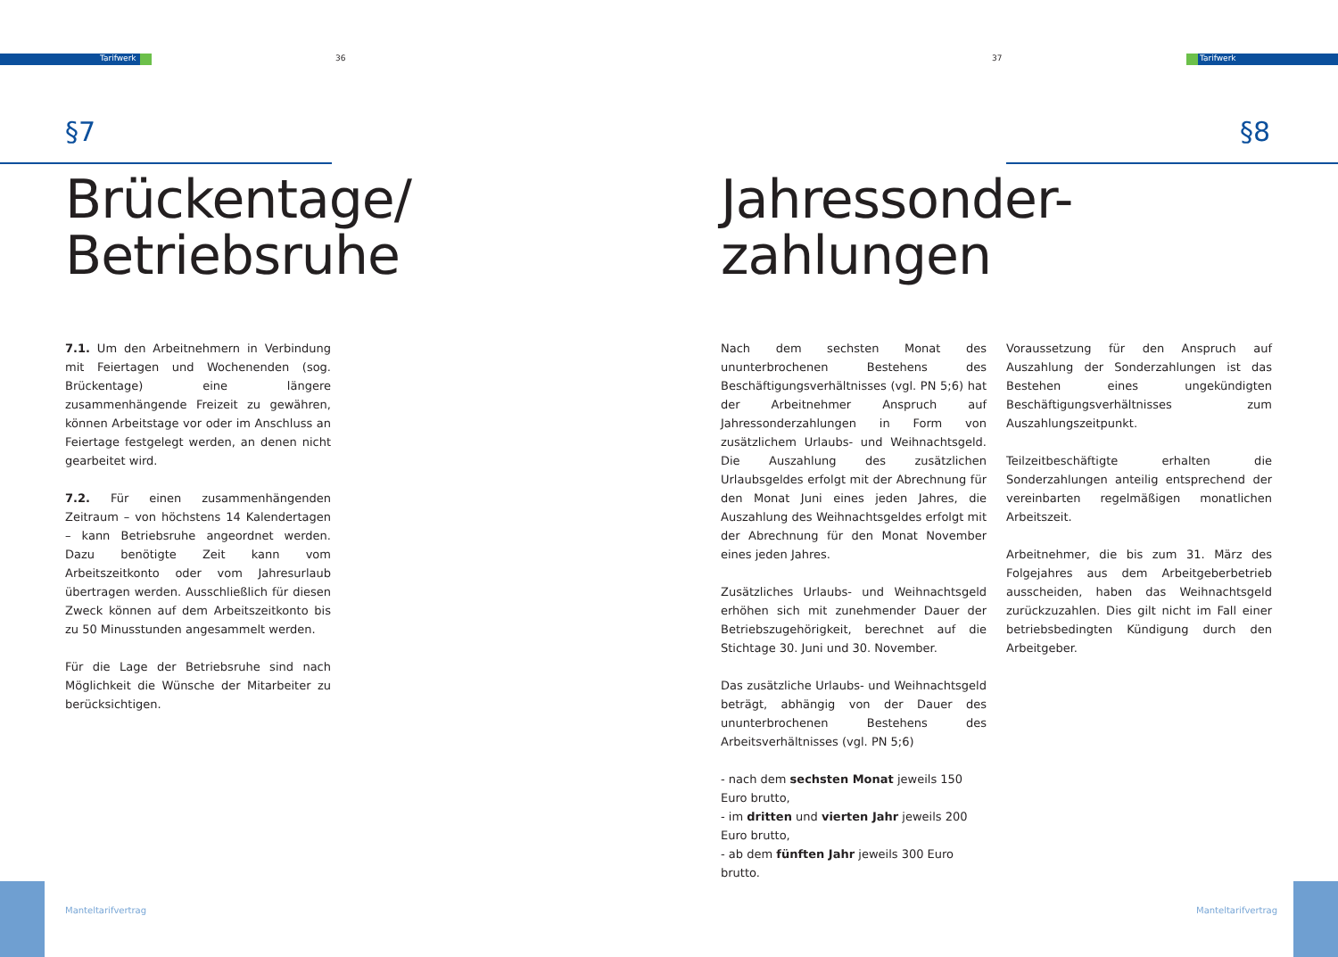Tarifwerk 36
§7
Brückentage/
Betriebsruhe
7.1. Um den Arbeitnehmern in Verbindung mit Feiertagen und Wochenenden (sog. Brückentage) eine längere zusammenhängende Freizeit zu gewähren, können Arbeitstage vor oder im Anschluss an Feiertage festgelegt werden, an denen nicht gearbeitet wird.
7.2. Für einen zusammenhängenden Zeitraum – von höchstens 14 Kalendertagen – kann Betriebsruhe angeordnet werden. Dazu benötigte Zeit kann vom Arbeitszeitkonto oder vom Jahresurlaub übertragen werden. Ausschließlich für diesen Zweck können auf dem Arbeitszeitkonto bis zu 50 Minusstunden angesammelt werden.
Für die Lage der Betriebsruhe sind nach Möglichkeit die Wünsche der Mitarbeiter zu berücksichtigen.
Manteltarifvertrag
37 Tarifwerk
§8
Jahressonder-
zahlungen
Nach dem sechsten Monat des ununterbrochenen Bestehens des Beschäftigungsverhältnisses (vgl. PN 5;6) hat der Arbeitnehmer Anspruch auf Jahressonderzahlungen in Form von zusätzlichem Urlaubs- und Weihnachtsgeld. Die Auszahlung des zusätzlichen Urlaubsgeldes erfolgt mit der Abrechnung für den Monat Juni eines jeden Jahres, die Auszahlung des Weihnachtsgeldes erfolgt mit der Abrechnung für den Monat November eines jeden Jahres.
Zusätzliches Urlaubs- und Weihnachtsgeld erhöhen sich mit zunehmender Dauer der Betriebszugehörigkeit, berechnet auf die Stichtage 30. Juni und 30. November.
Das zusätzliche Urlaubs- und Weihnachtsgeld beträgt, abhängig von der Dauer des ununterbrochenen Bestehens des Arbeitsverhältnisses (vgl. PN 5;6)
- nach dem sechsten Monat jeweils 150 Euro brutto,
- im dritten und vierten Jahr jeweils 200 Euro brutto,
- ab dem fünften Jahr jeweils 300 Euro brutto.
Voraussetzung für den Anspruch auf Auszahlung der Sonderzahlungen ist das Bestehen eines ungekündigten Beschäftigungsverhältnisses zum Auszahlungszeitpunkt.
Teilzeitbeschäftigte erhalten die Sonderzahlungen anteilig entsprechend der vereinbarten regelmäßigen monatlichen Arbeitszeit.
Arbeitnehmer, die bis zum 31. März des Folgejahres aus dem Arbeitgeberbetrieb ausscheiden, haben das Weihnachtsgeld zurückzuzahlen. Dies gilt nicht im Fall einer betriebsbedingten Kündigung durch den Arbeitgeber.
Manteltarifvertrag